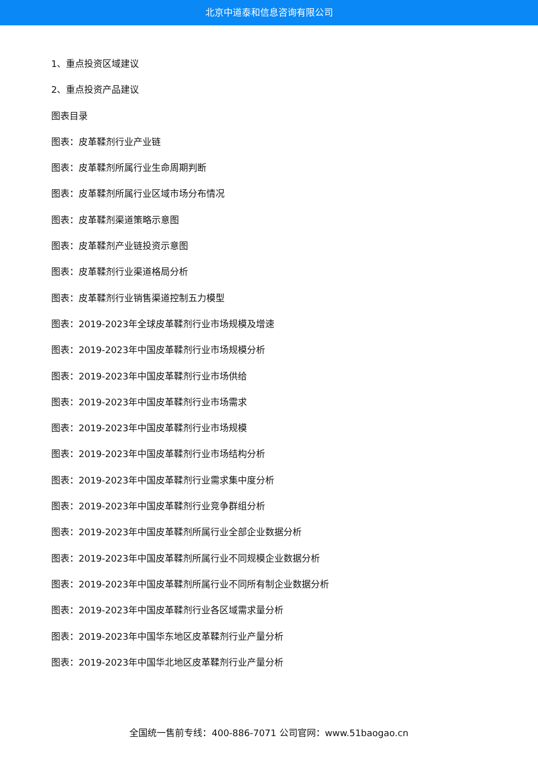北京中道泰和信息咨询有限公司
1、重点投资区域建议
2、重点投资产品建议
图表目录
图表：皮革鞣剂行业产业链
图表：皮革鞣剂所属行业生命周期判断
图表：皮革鞣剂所属行业区域市场分布情况
图表：皮革鞣剂渠道策略示意图
图表：皮革鞣剂产业链投资示意图
图表：皮革鞣剂行业渠道格局分析
图表：皮革鞣剂行业销售渠道控制五力模型
图表：2019-2023年全球皮革鞣剂行业市场规模及增速
图表：2019-2023年中国皮革鞣剂行业市场规模分析
图表：2019-2023年中国皮革鞣剂行业市场供给
图表：2019-2023年中国皮革鞣剂行业市场需求
图表：2019-2023年中国皮革鞣剂行业市场规模
图表：2019-2023年中国皮革鞣剂行业市场结构分析
图表：2019-2023年中国皮革鞣剂行业需求集中度分析
图表：2019-2023年中国皮革鞣剂行业竞争群组分析
图表：2019-2023年中国皮革鞣剂所属行业全部企业数据分析
图表：2019-2023年中国皮革鞣剂所属行业不同规模企业数据分析
图表：2019-2023年中国皮革鞣剂所属行业不同所有制企业数据分析
图表：2019-2023年中国皮革鞣剂行业各区域需求量分析
图表：2019-2023年中国华东地区皮革鞣剂行业产量分析
图表：2019-2023年中国华北地区皮革鞣剂行业产量分析
全国统一售前专线：400-886-7071 公司官网：www.51baogao.cn